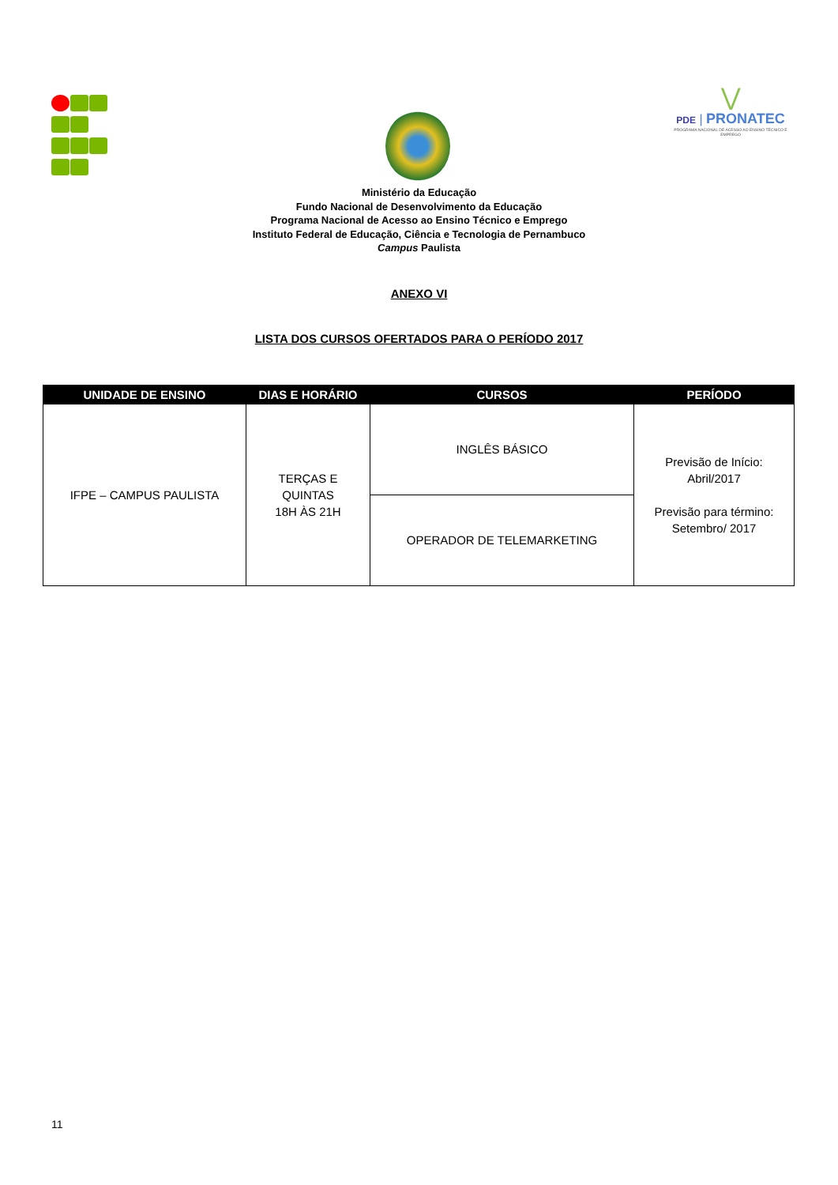⋁
PDE | PRONATEC
PROGRAMA NACIONAL DE ACESSO AO ENSINO TÉCNICO E EMPREGO
Ministério da Educação
Fundo Nacional de Desenvolvimento da Educação
Programa Nacional de Acesso ao Ensino Técnico e Emprego
Instituto Federal de Educação, Ciência e Tecnologia de Pernambuco
Campus Paulista
ANEXO VI
LISTA DOS CURSOS OFERTADOS PARA O PERÍODO 2017
| UNIDADE DE ENSINO | DIAS E HORÁRIO | CURSOS | PERÍODO |
| --- | --- | --- | --- |
| IFPE – CAMPUS PAULISTA | TERÇAS E QUINTAS 18H ÀS 21H | INGLÊS BÁSICO | Previsão de Início: Abril/2017 Previsão para término: Setembro/ 2017 |
| | | OPERADOR DE TELEMARKETING | |
11